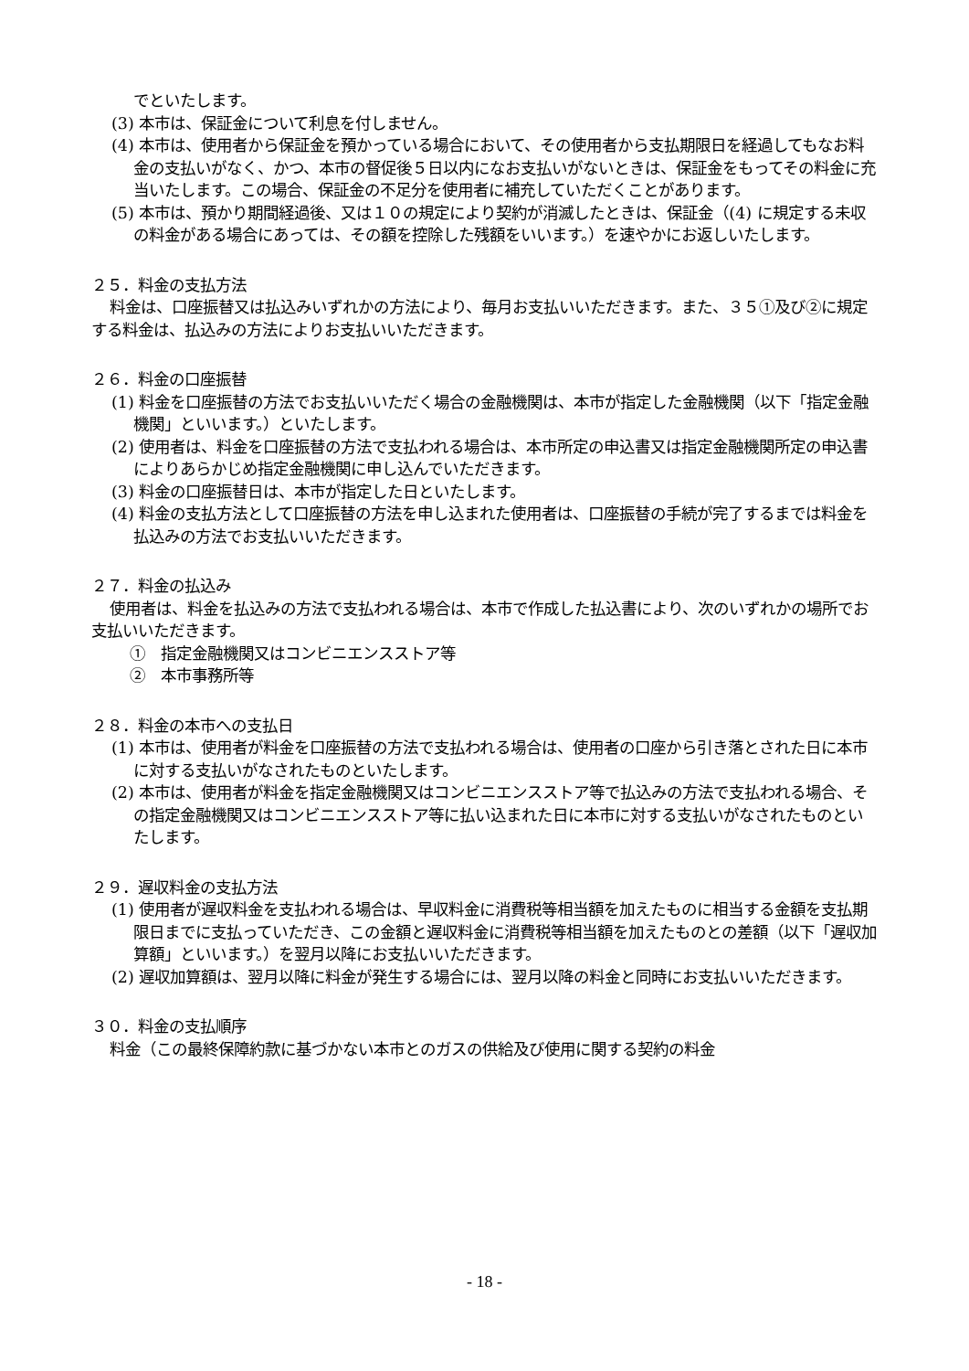でといたします。
(3) 本市は、保証金について利息を付しません。
(4) 本市は、使用者から保証金を預かっている場合において、その使用者から支払期限日を経過してもなお料金の支払いがなく、かつ、本市の督促後５日以内になお支払いがないときは、保証金をもってその料金に充当いたします。この場合、保証金の不足分を使用者に補充していただくことがあります。
(5) 本市は、預かり期間経過後、又は１０の規定により契約が消滅したときは、保証金（(4) に規定する未収の料金がある場合にあっては、その額を控除した残額をいいます。）を速やかにお返しいたします。
２５．料金の支払方法
料金は、口座振替又は払込みいずれかの方法により、毎月お支払いいただきます。また、３５①及び②に規定する料金は、払込みの方法によりお支払いいただきます。
２６．料金の口座振替
(1) 料金を口座振替の方法でお支払いいただく場合の金融機関は、本市が指定した金融機関（以下「指定金融機関」といいます。）といたします。
(2) 使用者は、料金を口座振替の方法で支払われる場合は、本市所定の申込書又は指定金融機関所定の申込書によりあらかじめ指定金融機関に申し込んでいただきます。
(3) 料金の口座振替日は、本市が指定した日といたします。
(4) 料金の支払方法として口座振替の方法を申し込まれた使用者は、口座振替の手続が完了するまでは料金を払込みの方法でお支払いいただきます。
２７．料金の払込み
使用者は、料金を払込みの方法で支払われる場合は、本市で作成した払込書により、次のいずれかの場所でお支払いいただきます。
①　指定金融機関又はコンビニエンスストア等
②　本市事務所等
２８．料金の本市への支払日
(1) 本市は、使用者が料金を口座振替の方法で支払われる場合は、使用者の口座から引き落とされた日に本市に対する支払いがなされたものといたします。
(2) 本市は、使用者が料金を指定金融機関又はコンビニエンスストア等で払込みの方法で支払われる場合、その指定金融機関又はコンビニエンスストア等に払い込まれた日に本市に対する支払いがなされたものといたします。
２９．遅収料金の支払方法
(1) 使用者が遅収料金を支払われる場合は、早収料金に消費税等相当額を加えたものに相当する金額を支払期限日までに支払っていただき、この金額と遅収料金に消費税等相当額を加えたものとの差額（以下「遅収加算額」といいます。）を翌月以降にお支払いいただきます。
(2) 遅収加算額は、翌月以降に料金が発生する場合には、翌月以降の料金と同時にお支払いいただきます。
３０．料金の支払順序
料金（この最終保障約款に基づかない本市とのガスの供給及び使用に関する契約の料金
- 18 -